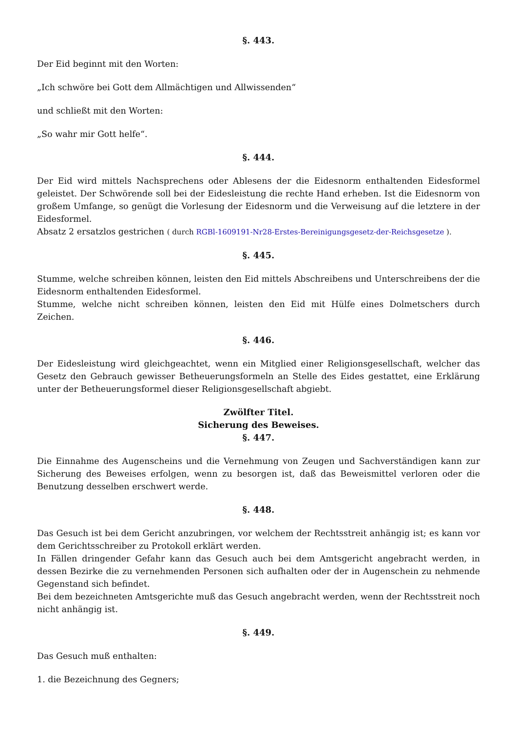§. 443.
Der Eid beginnt mit den Worten:
„Ich schwöre bei Gott dem Allmächtigen und Allwissenden“
und schließt mit den Worten:
„So wahr mir Gott helfe“.
§. 444.
Der Eid wird mittels Nachsprechens oder Ablesens der die Eidesnorm enthaltenden Eidesformel geleistet. Der Schwörende soll bei der Eidesleistung die rechte Hand erheben. Ist die Eidesnorm von großem Umfange, so genügt die Vorlesung der Eidesnorm und die Verweisung auf die letztere in der Eidesformel.
Absatz 2 ersatzlos gestrichen ( durch RGBl-1609191-Nr28-Erstes-Bereinigungsgesetz-der-Reichsgesetze ).
§. 445.
Stumme, welche schreiben können, leisten den Eid mittels Abschreibens und Unterschreibens der die Eidesnorm enthaltenden Eidesformel.
Stumme, welche nicht schreiben können, leisten den Eid mit Hülfe eines Dolmetschers durch Zeichen.
§. 446.
Der Eidesleistung wird gleichgeachtet, wenn ein Mitglied einer Religionsgesellschaft, welcher das Gesetz den Gebrauch gewisser Betheuerungsformeln an Stelle des Eides gestattet, eine Erklärung unter der Betheuerungsformel dieser Religionsgesellschaft abgiebt.
Zwölfter Titel.
Sicherung des Beweises.
§. 447.
Die Einnahme des Augenscheins und die Vernehmung von Zeugen und Sachverständigen kann zur Sicherung des Beweises erfolgen, wenn zu besorgen ist, daß das Beweismittel verloren oder die Benutzung desselben erschwert werde.
§. 448.
Das Gesuch ist bei dem Gericht anzubringen, vor welchem der Rechtsstreit anhängig ist; es kann vor dem Gerichtsschreiber zu Protokoll erklärt werden.
In Fällen dringender Gefahr kann das Gesuch auch bei dem Amtsgericht angebracht werden, in dessen Bezirke die zu vernehmenden Personen sich aufhalten oder der in Augenschein zu nehmende Gegenstand sich befindet.
Bei dem bezeichneten Amtsgerichte muß das Gesuch angebracht werden, wenn der Rechtsstreit noch nicht anhängig ist.
§. 449.
Das Gesuch muß enthalten:
1. die Bezeichnung des Gegners;